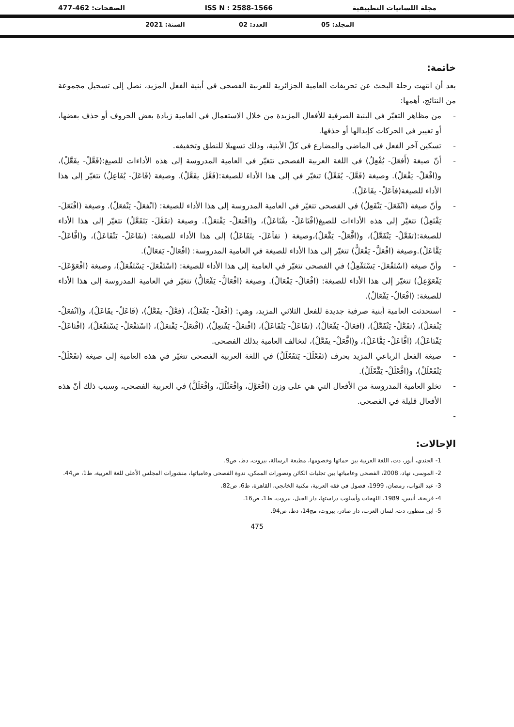مجلة اللسانيات التطبيقية ISS N : 2588-1566 الصفحات: 462-477
المجلد: 05 العدد: 02 السنة: 2021
خاتمة:
بعد أن انتهت رحلة البحث عن تحريفات العامية الجزائرية للعربية الفصحى في أبنية الفعل المزيد، نصل إلى تسجيل مجموعة من النتائج، أهمها:
- من مظاهر التغيّر في البنية الصرفية للأفعال المزيدة من خلال الاستعمال في العامية زيادة بعض الحروف أو حذف بعضها، أو تغيير في الحركات كإبدالها أو حذفها.
- تسكين آخر الفعل في الماضي والمضارع في كلّ الأبنية، وذلك تسهيلا للنطق وتخفيفه.
- أنّ صيغة (أَفعَلَ- يُفْعِلُ) في اللغة العربية الفصحى تتغيّر في العامية المدروسة إلى هذه الأداءات للصيغ:(فَعَّلْ- يفَعَّلْ)، و(افْعَلْ- يَفْعَلْ). وصيغة (فَعَّلَ- يُفَعِّلُ) تتغيّر في إلى هذا الأداء للصيغة:(فَعَّل يفَعَّلْ). وصيغة (فَاعَلَ- يُفَاعِلُ) تتغيّر إلى هذا الأداء للصيغة(فاَعَلْ- يفَاعَلْ).
- وأنّ صيغة (انْفَعَلَ- يَنْفَعِلُ) في الفصحى تتغيّر في العامية المدروسة إلى هذا الأداء للصيغة: (انْفعَلْ- يَنْفعَلْ). وصيغة (افْتَعَلَ- يَفْتَعِلُ) تتغيّر إلى هذه الأداءات للصيغ(افْتَاعَلْ- يفْتَاعَلْ)، و(افْتعَلْ- يَفْتعَلْ). وصيغة (تفَعَّلَ- يَتَفَعَّلُ) تتغيّر إلى هذا الأداء للصيغة:(تفَعَّلْ- يَتْفَعَّلْ)، و(افَّعَلْ- يَفَّعَلْ)،وصيغة ( تفاَعَلَ- يتَفَاعَلُ) إلى هذا الأداء للصيغة: (تفَاعَلْ- يَتْفَاعَلْ)، و(افَّاعَلْ- يَقَّاعَلْ).وصيغة (افْعَلَّ- يَفْعَلُّ) تتغيّر إلى هذا الأداء للصيغة في العامية المدروسة: (افْعَالْ- يَفعَالْ).
- وأنّ صيغة (اسْتَفْعَلَ- يَسْتَفْعِلُ) في الفصحى تتغيّر في العامية إلى هذا الأداء للصيغة: (اسْتَفْعَلَ- يَسْتَفْعَلْ)، وصيغة (افْعَوْعَلَ- يَفْعَوْعِلُ) تتغيّر إلى هذا الأداء للصيغة: (افْعَالْ- يَفْعَالْ). وصيغة (افْعَالَّ- يَفْعَالُّ) تتغيّر في العامية المدروسة إلى هذا الأداء للصيغة: (افْعَالْ- يَفْعَالْ).
- استحدثت العامية أبنية صرفية جديدة للفعل الثلاثي المزيد، وهي: (افْعَلْ- يَفْعَلْ)، (فعَّلْ- يفَعَّلْ)، (فَاعَلْ- يفَاعَلْ)، و(انْفعَلْ- يَنْفعَلْ)، (تفَعَّلْ- يَتْفَعَّلْ)، (افعَالْ- يَفْعَالْ)، (تفَاعَلْ- يَتْفَاعَلْ)، (افْتعَلْ- يَفْتعِلْ)، (افْتعَلْ- يَفْتعَلْ)، (اسْتَفْعَلْ- يَسْتَفْعَلْ)، (افْتَاعَلْ- يَفْتَاعَلْ)، (افَّاعَلْ- يَقَّاعَلْ)، و(افَّعَلْ- يفَعَّلْ)، لتخالف العامية بذلك الفصحى.
- صيغة الفعل الرباعي المزيد بحرف (تَفَعْلَلَ- يَتَفَعْلَلُ) في اللغة العربية الفصحى تتغيّر في هذه العامية إلى صيغة (تفَعْلَلْ- يَتْفَعْلَلْ)، و(افَّعْلَلْ- يَفَّعْلَلْ).
- تخلو العامية المدروسة من الأفعال التي هي على وزن (افْعَوَّلَ، وافْعَنْلَلَ، وافْعَلَلَّ) في العربية الفصحى، وسبب ذلك أنّ هذه الأفعال قليلة في الفصحى.
-
الإحالات:
1- الجندي، أنور، دت، اللغة العربية بين حماتها وخصومها، مطبعة الرسالة، بيروت، دط، ص9.
2- الموسى، نهاد، 2008، الفصحى وعامياتها بين تجليات الكائن وتصورات الممكن، ندوة الفصحى وعامياتها، منشورات المجلس الأعلى للغة العربية، ط1، ص44.
3- عبد التواب، رمضان، 1999، فصول في فقه العربية، مكتبة الخانجي، القاهرة، ط6، ص82.
4- فريحة، أنيس، 1989، اللهجات وأسلوب دراستها، دار الجيل، بيروت، ط1، ص16.
5- ابن منظور، دت، لسان العرب، دار صادر، بيروت، مج14، دط، ص94.
475